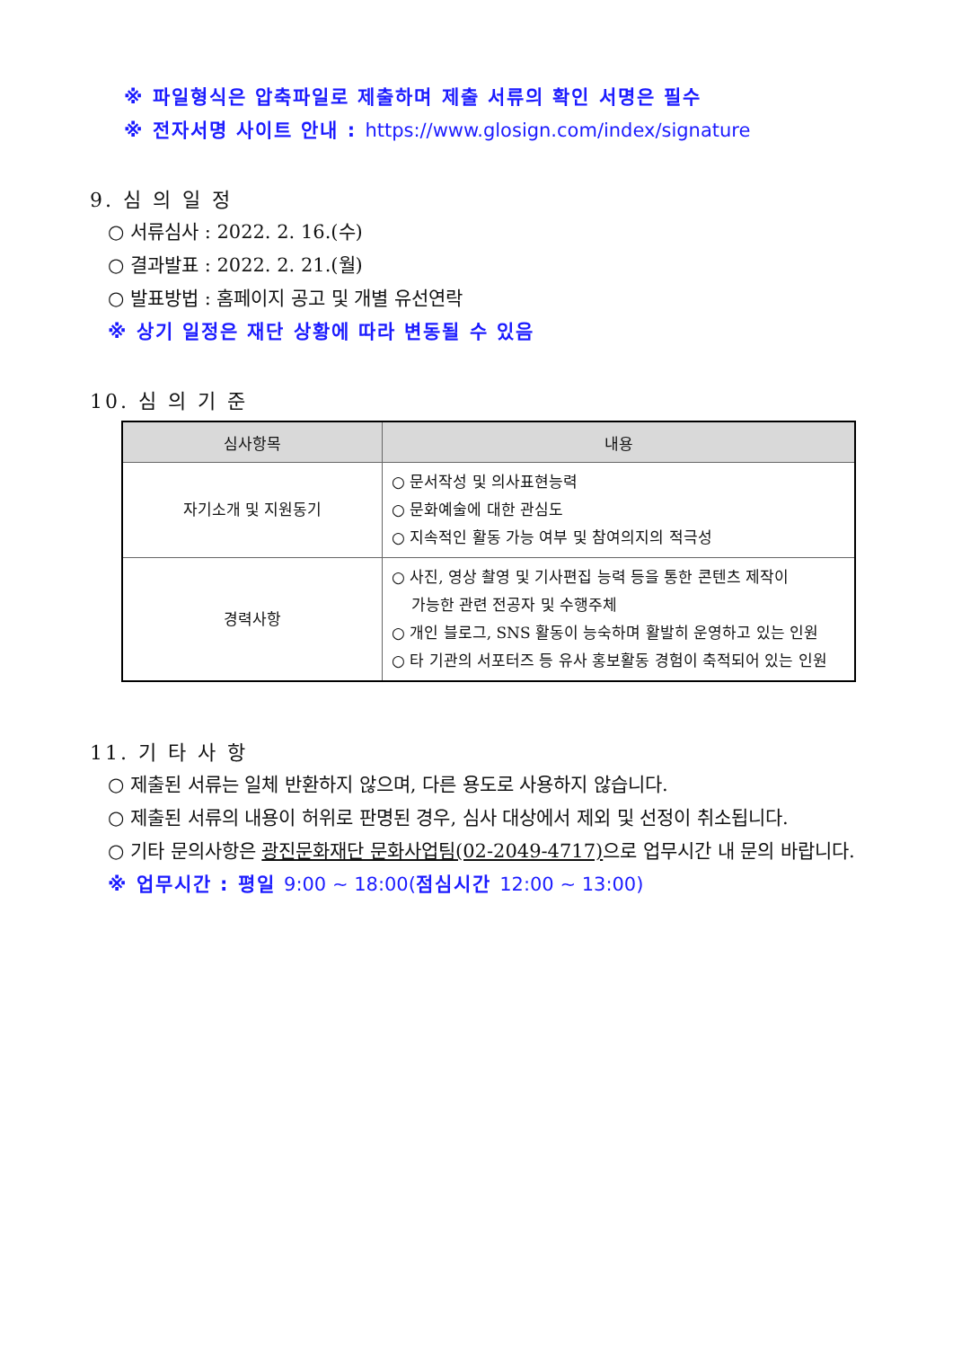※ 파일형식은 압축파일로 제출하며 제출 서류의 확인 서명은 필수
※ 전자서명 사이트 안내 : https://www.glosign.com/index/signature
9. 심 의 일 정
○ 서류심사 : 2022. 2. 16.(수)
○ 결과발표 : 2022. 2. 21.(월)
○ 발표방법 : 홈페이지 공고 및 개별 유선연락
※ 상기 일정은 재단 상황에 따라 변동될 수 있음
10. 심 의 기 준
| 심사항목 | 내용 |
| --- | --- |
| 자기소개 및 지원동기 | ○ 문서작성 및 의사표현능력 ○ 문화예술에 대한 관심도 ○ 지속적인 활동 가능 여부 및 참여의지의 적극성 |
| 경력사항 | ○ 사진, 영상 촬영 및 기사편집 능력 등을 통한 콘텐츠 제작이 가능한 관련 전공자 및 수행주체 ○ 개인 블로그, SNS 활동이 능숙하며 활발히 운영하고 있는 인원 ○ 타 기관의 서포터즈 등 유사 홍보활동 경험이 축적되어 있는 인원 |
11. 기 타 사 항
○ 제출된 서류는 일체 반환하지 않으며, 다른 용도로 사용하지 않습니다.
○ 제출된 서류의 내용이 허위로 판명된 경우, 심사 대상에서 제외 및 선정이 취소됩니다.
○ 기타 문의사항은 광진문화재단 문화사업팀(02-2049-4717) 으로 업무시간 내 문의 바랍니다.
※ 업무시간 : 평일 9:00 ~ 18:00(점심시간 12:00 ~ 13:00)